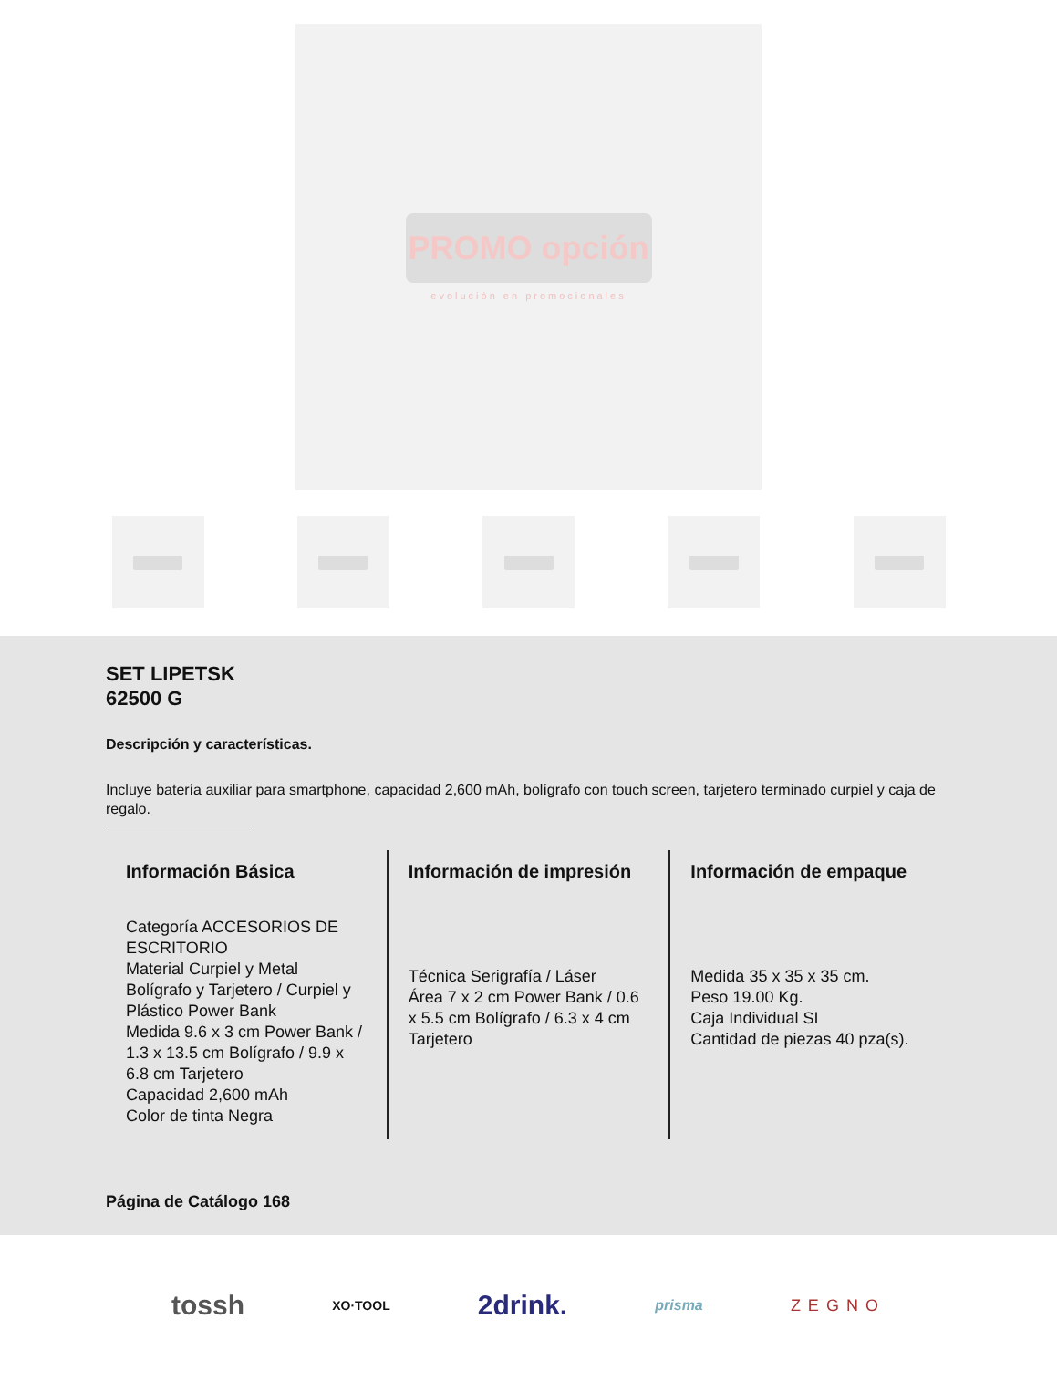PROMO opción
evolución en promocionales
SET LIPETSK
62500 G
Descripción y características.
Incluye batería auxiliar para smartphone, capacidad 2,600 mAh, bolígrafo con touch screen, tarjetero terminado curpiel y caja de regalo.
Información Básica
Categoría ACCESORIOS DE ESCRITORIO
Material Curpiel y Metal Bolígrafo y Tarjetero / Curpiel y Plástico Power Bank
Medida 9.6 x 3 cm Power Bank / 1.3 x 13.5 cm Bolígrafo / 9.9 x 6.8 cm Tarjetero
Capacidad 2,600 mAh
Color de tinta Negra
Información de impresión
Técnica Serigrafía / Láser
Área 7 x 2 cm Power Bank / 0.6 x 5.5 cm Bolígrafo / 6.3 x 4 cm Tarjetero
Información de empaque
Medida 35 x 35 x 35 cm.
Peso 19.00 Kg.
Caja Individual SI
Cantidad de piezas 40 pza(s).
Página de Catálogo 168
tossh XO·TOOL 2drink. prisma ZEGNO